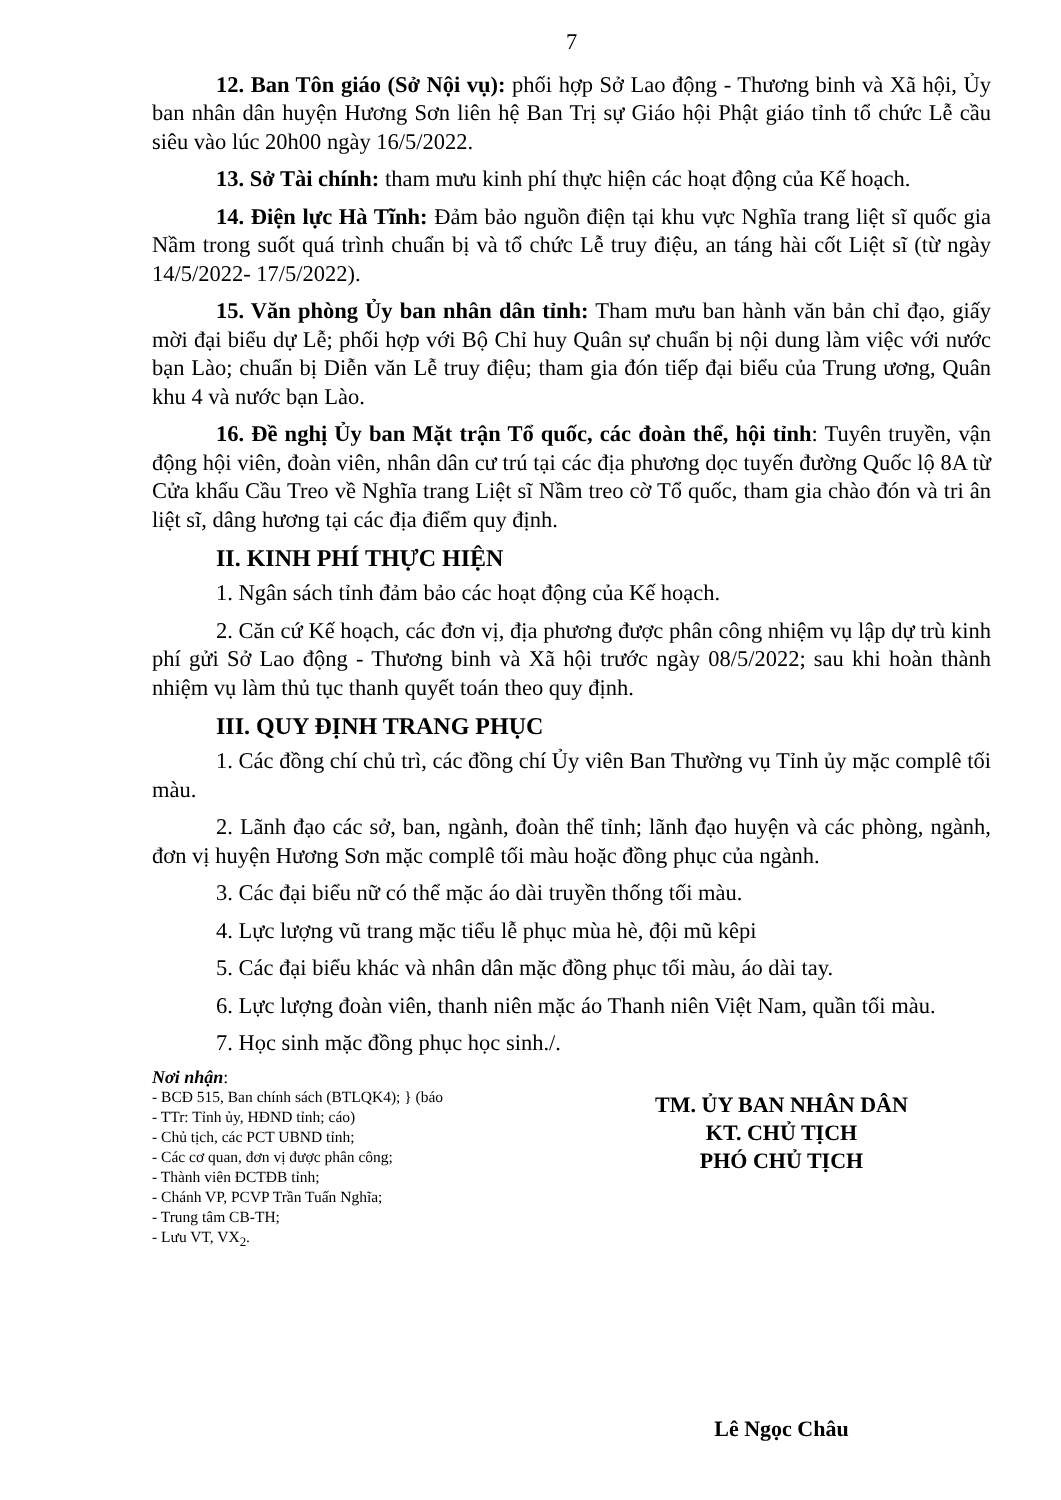7
12. Ban Tôn giáo (Sở Nội vụ): phối hợp Sở Lao động - Thương binh và Xã hội, Ủy ban nhân dân huyện Hương Sơn liên hệ Ban Trị sự Giáo hội Phật giáo tỉnh tổ chức Lễ cầu siêu vào lúc 20h00 ngày 16/5/2022.
13. Sở Tài chính: tham mưu kinh phí thực hiện các hoạt động của Kế hoạch.
14. Điện lực Hà Tĩnh: Đảm bảo nguồn điện tại khu vực Nghĩa trang liệt sĩ quốc gia Nầm trong suốt quá trình chuẩn bị và tổ chức Lễ truy điệu, an táng hài cốt Liệt sĩ (từ ngày 14/5/2022- 17/5/2022).
15. Văn phòng Ủy ban nhân dân tỉnh: Tham mưu ban hành văn bản chỉ đạo, giấy mời đại biểu dự Lễ; phối hợp với Bộ Chỉ huy Quân sự chuẩn bị nội dung làm việc với nước bạn Lào; chuẩn bị Diễn văn Lễ truy điệu; tham gia đón tiếp đại biểu của Trung ương, Quân khu 4 và nước bạn Lào.
16. Đề nghị Ủy ban Mặt trận Tổ quốc, các đoàn thể, hội tỉnh: Tuyên truyền, vận động hội viên, đoàn viên, nhân dân cư trú tại các địa phương dọc tuyến đường Quốc lộ 8A từ Cửa khẩu Cầu Treo về Nghĩa trang Liệt sĩ Nầm treo cờ Tổ quốc, tham gia chào đón và tri ân liệt sĩ, dâng hương tại các địa điểm quy định.
II. KINH PHÍ THỰC HIỆN
1. Ngân sách tỉnh đảm bảo các hoạt động của Kế hoạch.
2. Căn cứ Kế hoạch, các đơn vị, địa phương được phân công nhiệm vụ lập dự trù kinh phí gửi Sở Lao động - Thương binh và Xã hội trước ngày 08/5/2022; sau khi hoàn thành nhiệm vụ làm thủ tục thanh quyết toán theo quy định.
III. QUY ĐỊNH TRANG PHỤC
1. Các đồng chí chủ trì, các đồng chí Ủy viên Ban Thường vụ Tỉnh ủy mặc complê tối màu.
2. Lãnh đạo các sở, ban, ngành, đoàn thể tỉnh; lãnh đạo huyện và các phòng, ngành, đơn vị huyện Hương Sơn mặc complê tối màu hoặc đồng phục của ngành.
3. Các đại biểu nữ có thể mặc áo dài truyền thống tối màu.
4. Lực lượng vũ trang mặc tiểu lễ phục mùa hè, đội mũ kêpi
5. Các đại biểu khác và nhân dân mặc đồng phục tối màu, áo dài tay.
6. Lực lượng đoàn viên, thanh niên mặc áo Thanh niên Việt Nam, quần tối màu.
7. Học sinh mặc đồng phục học sinh./.
Nơi nhận:
- BCĐ 515, Ban chính sách (BTLQK4); } (báo
- TTr: Tỉnh ủy, HĐND tỉnh; cáo)
- Chủ tịch, các PCT UBND tỉnh;
- Các cơ quan, đơn vị được phân công;
- Thành viên ĐCTĐB tỉnh;
- Chánh VP, PCVP Trần Tuấn Nghĩa;
- Trung tâm CB-TH;
- Lưu VT, VX<sub>2</sub>.
TM. ỦY BAN NHÂN DÂN
KT. CHỦ TỊCH
PHÓ CHỦ TỊCH
Lê Ngọc Châu